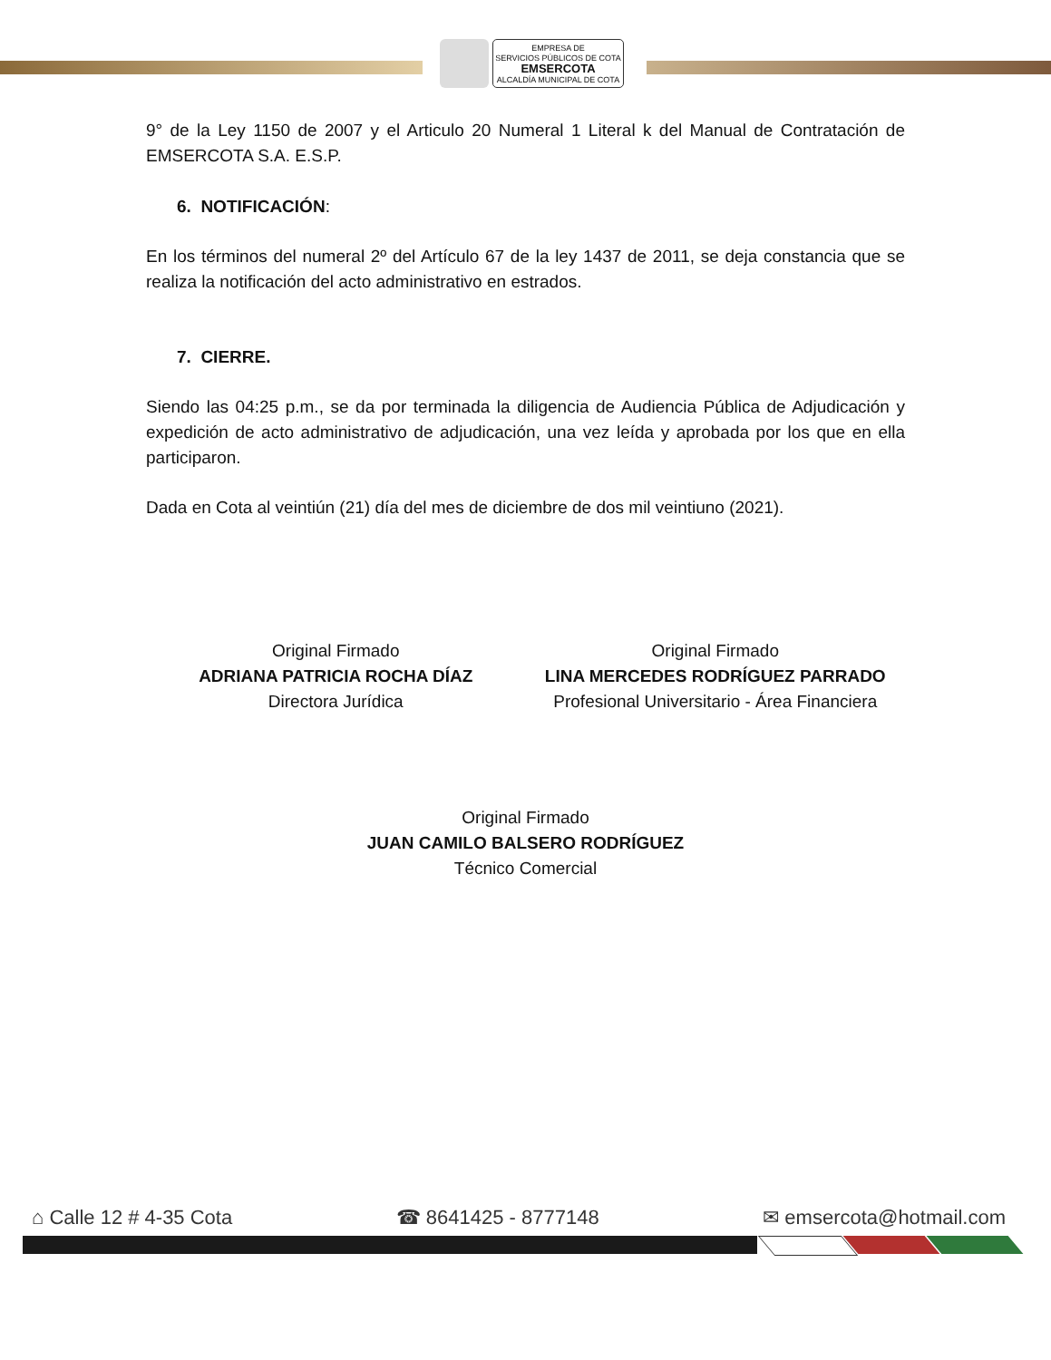EMPRESA DE
SERVICIOS PÚBLICOS DE COTA
EMSERCOTA
ALCALDÍA MUNICIPAL DE COTA
9° de la Ley 1150 de 2007 y el Articulo 20 Numeral 1 Literal k del Manual de Contratación de EMSERCOTA S.A. E.S.P.
6. NOTIFICACIÓN:
En los términos del numeral 2º del Artículo 67 de la ley 1437 de 2011, se deja constancia que se realiza la notificación del acto administrativo en estrados.
7. CIERRE.
Siendo las 04:25 p.m., se da por terminada la diligencia de Audiencia Pública de Adjudicación y expedición de acto administrativo de adjudicación, una vez leída y aprobada por los que en ella participaron.
Dada en Cota al veintiún (21) día del mes de diciembre de dos mil veintiuno (2021).
Original Firmado
ADRIANA PATRICIA ROCHA DÍAZ
Directora Jurídica
Original Firmado
LINA MERCEDES RODRÍGUEZ PARRADO
Profesional Universitario - Área Financiera
Original Firmado
JUAN CAMILO BALSERO RODRÍGUEZ
Técnico Comercial
⌂ Calle 12 # 4-35 Cota ☎ 8641425 - 8777148 ✉ emsercota@hotmail.com